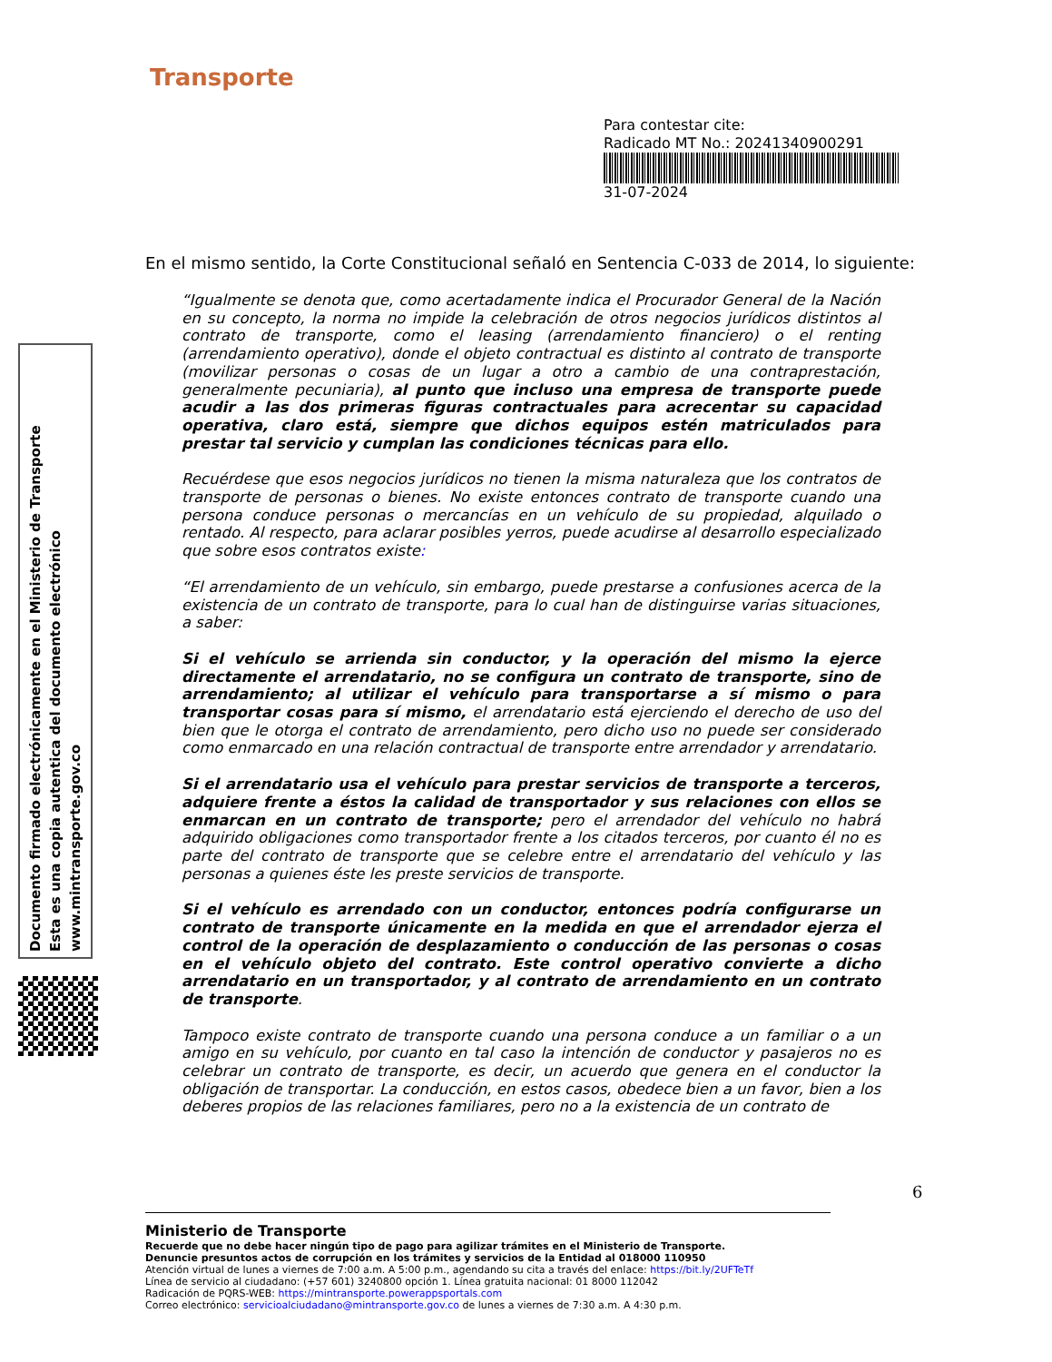Transporte
Para contestar cite:
Radicado MT No.: 20241340900291
31-07-2024
Documento firmado electrónicamente en el Ministerio de Transporte
Esta es una copia autentica del documento electrónico
www.mintransporte.gov.co
En el mismo sentido, la Corte Constitucional señaló en Sentencia C-033 de 2014, lo siguiente:
“Igualmente se denota que, como acertadamente indica el Procurador General de la Nación en su concepto, la norma no impide la celebración de otros negocios jurídicos distintos al contrato de transporte, como el leasing (arrendamiento financiero) o el renting (arrendamiento operativo), donde el objeto contractual es distinto al contrato de transporte (movilizar personas o cosas de un lugar a otro a cambio de una contraprestación, generalmente pecuniaria), al punto que incluso una empresa de transporte puede acudir a las dos primeras figuras contractuales para acrecentar su capacidad operativa, claro está, siempre que dichos equipos estén matriculados para prestar tal servicio y cumplan las condiciones técnicas para ello.
Recuérdese que esos negocios jurídicos no tienen la misma naturaleza que los contratos de transporte de personas o bienes. No existe entonces contrato de transporte cuando una persona conduce personas o mercancías en un vehículo de su propiedad, alquilado o rentado. Al respecto, para aclarar posibles yerros, puede acudirse al desarrollo especializado que sobre esos contratos existe:
“El arrendamiento de un vehículo, sin embargo, puede prestarse a confusiones acerca de la existencia de un contrato de transporte, para lo cual han de distinguirse varias situaciones, a saber:
Si el vehículo se arrienda sin conductor, y la operación del mismo la ejerce directamente el arrendatario, no se configura un contrato de transporte, sino de arrendamiento; al utilizar el vehículo para transportarse a sí mismo o para transportar cosas para sí mismo, el arrendatario está ejerciendo el derecho de uso del bien que le otorga el contrato de arrendamiento, pero dicho uso no puede ser considerado como enmarcado en una relación contractual de transporte entre arrendador y arrendatario.
Si el arrendatario usa el vehículo para prestar servicios de transporte a terceros, adquiere frente a éstos la calidad de transportador y sus relaciones con ellos se enmarcan en un contrato de transporte; pero el arrendador del vehículo no habrá adquirido obligaciones como transportador frente a los citados terceros, por cuanto él no es parte del contrato de transporte que se celebre entre el arrendatario del vehículo y las personas a quienes éste les preste servicios de transporte.
Si el vehículo es arrendado con un conductor, entonces podría configurarse un contrato de transporte únicamente en la medida en que el arrendador ejerza el control de la operación de desplazamiento o conducción de las personas o cosas en el vehículo objeto del contrato. Este control operativo convierte a dicho arrendatario en un transportador, y al contrato de arrendamiento en un contrato de transporte.
Tampoco existe contrato de transporte cuando una persona conduce a un familiar o a un amigo en su vehículo, por cuanto en tal caso la intención de conductor y pasajeros no es celebrar un contrato de transporte, es decir, un acuerdo que genera en el conductor la obligación de transportar. La conducción, en estos casos, obedece bien a un favor, bien a los deberes propios de las relaciones familiares, pero no a la existencia de un contrato de
6
Ministerio de Transporte
Recuerde que no debe hacer ningún tipo de pago para agilizar trámites en el Ministerio de Transporte.
Denuncie presuntos actos de corrupción en los trámites y servicios de la Entidad al 018000 110950
Atención virtual de lunes a viernes de 7:00 a.m. A 5:00 p.m., agendando su cita a través del enlace: https://bit.ly/2UFTeTf
Línea de servicio al ciudadano: (+57 601) 3240800 opción 1. Línea gratuita nacional: 01 8000 112042
Radicación de PQRS-WEB: https://mintransporte.powerappsportals.com
Correo electrónico: servicioalciudadano@mintransporte.gov.co de lunes a viernes de 7:30 a.m. A 4:30 p.m.